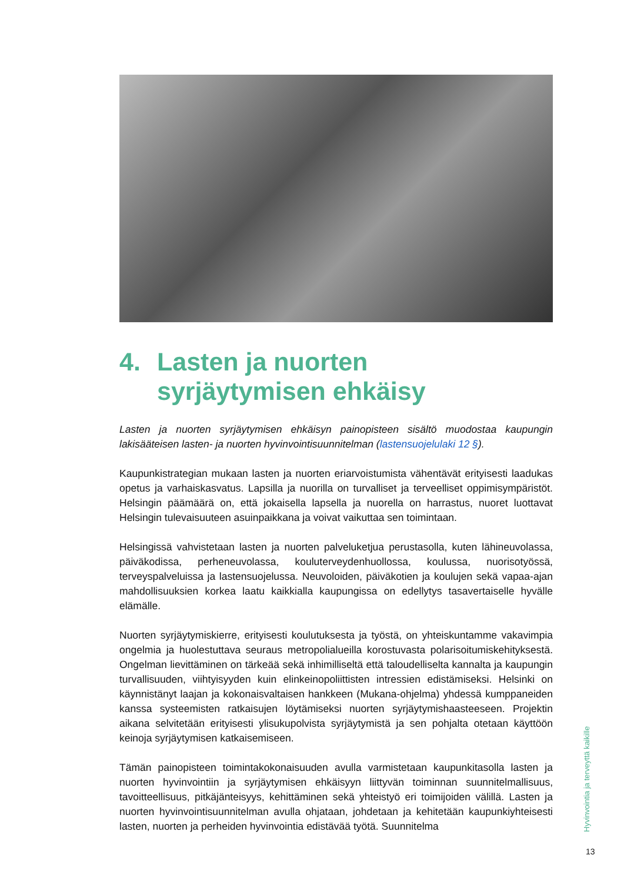4. Lasten ja nuorten
syrjäytymisen ehkäisy
Lasten ja nuorten syrjäytymisen ehkäisyn painopisteen sisältö muodostaa kaupungin lakisääteisen lasten- ja nuorten hyvinvointisuunnitelman (lastensuojelulaki 12 §).
Kaupunkistrategian mukaan lasten ja nuorten eriarvoistumista vähentävät erityisesti laadukas opetus ja varhaiskasvatus. Lapsilla ja nuorilla on turvalliset ja terveelliset oppimisympäristöt. Helsingin päämäärä on, että jokaisella lapsella ja nuorella on harrastus, nuoret luottavat Helsingin tulevaisuuteen asuinpaikkana ja voivat vaikuttaa sen toimintaan.
Helsingissä vahvistetaan lasten ja nuorten palveluketjua perustasolla, kuten lähineuvolassa, päiväkodissa, perheneuvolassa, kouluterveydenhuollossa, koulussa, nuorisotyössä, terveyspalveluissa ja lastensuojelussa. Neuvoloiden, päiväkotien ja koulujen sekä vapaa-ajan mahdollisuuksien korkea laatu kaikkialla kaupungissa on edellytys tasavertaiselle hyvälle elämälle.
Nuorten syrjäytymiskierre, erityisesti koulutuksesta ja työstä, on yhteiskuntamme vakavimpia ongelmia ja huolestuttava seuraus metropolialueilla korostuvasta polarisoitumiskehityksestä. Ongelman lievittäminen on tärkeää sekä inhimilliseltä että taloudelliselta kannalta ja kaupungin turvallisuuden, viihtyisyyden kuin elinkeinopoliittisten intressien edistämiseksi. Helsinki on käynnistänyt laajan ja kokonaisvaltaisen hankkeen (Mukana-ohjelma) yhdessä kumppaneiden kanssa systeemisten ratkaisujen löytämiseksi nuorten syrjäytymishaasteeseen. Projektin aikana selvitetään erityisesti ylisukupolvista syrjäytymistä ja sen pohjalta otetaan käyttöön keinoja syrjäytymisen katkaisemiseen.
Tämän painopisteen toimintakokonaisuuden avulla varmistetaan kaupunkitasolla lasten ja nuorten hyvinvointiin ja syrjäytymisen ehkäisyyn liittyvän toiminnan suunnitelmallisuus, tavoitteellisuus, pitkäjänteisyys, kehittäminen sekä yhteistyö eri toimijoiden välillä. Lasten ja nuorten hyvinvointisuunnitelman avulla ohjataan, johdetaan ja kehitetään kaupunkiyhteisesti lasten, nuorten ja perheiden hyvinvointia edistävää työtä. Suunnitelma
Hyvinvointia ja terveyttä kaikille
13